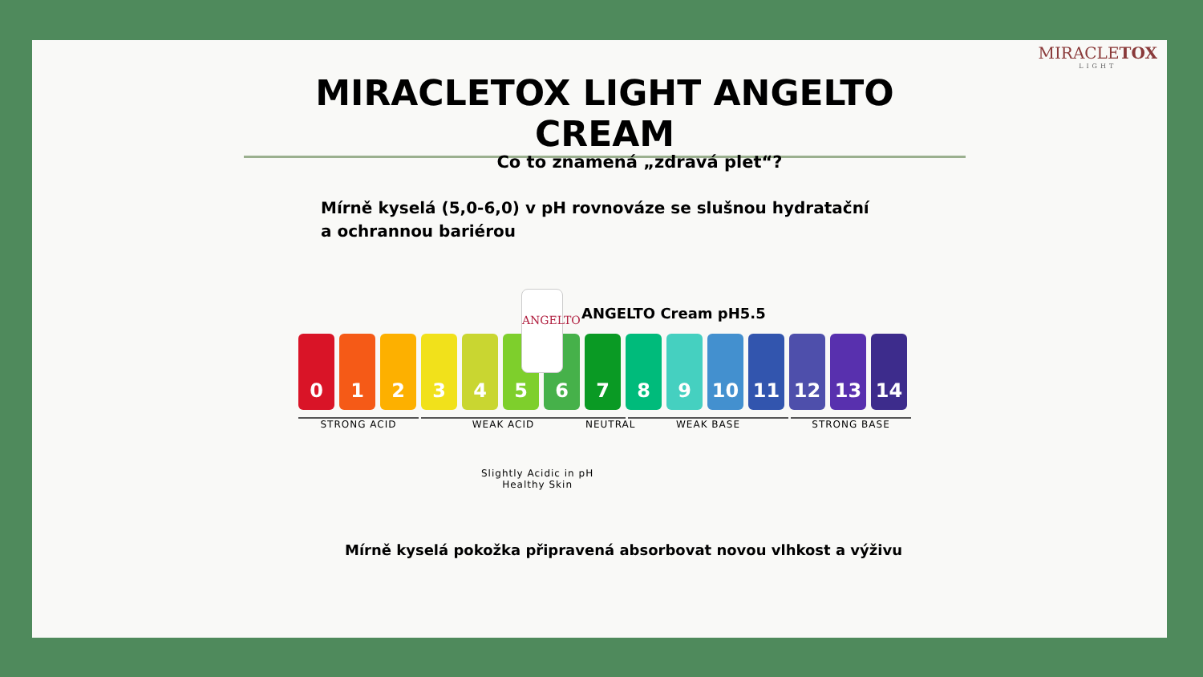MIRACLETOX
LIGHT
MIRACLETOX LIGHT ANGELTO CREAM
Co to znamená „zdravá plet“?
Mírně kyselá (5,0-6,0) v pH rovnováze se slušnou hydratační
a ochrannou bariérou
ANGELTO Cream pH5.5
0 1 2 3 4 5 6 7 8 9 10 11 12 13 14
ANGELTO
STRONG ACID WEAK ACID NEUTRAL WEAK BASE STRONG BASE
Slightly Acidic in pH
Healthy Skin
Mírně kyselá pokožka připravená absorbovat novou vlhkost a výživu